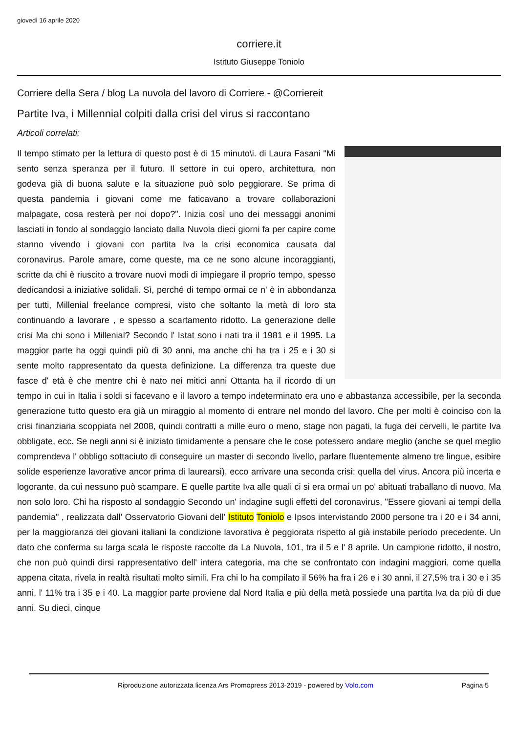giovedì 16 aprile 2020
corriere.it
Istituto Giuseppe Toniolo
Corriere della Sera / blog La nuvola del lavoro di Corriere - @Corriereit
Partite Iva, i Millennial colpiti dalla crisi del virus si raccontano
Articoli correlati:
Il tempo stimato per la lettura di questo post è di 15 minuto\i. di Laura Fasani "Mi sento senza speranza per il futuro. Il settore in cui opero, architettura, non godeva già di buona salute e la situazione può solo peggiorare. Se prima di questa pandemia i giovani come me faticavano a trovare collaborazioni malpagate, cosa resterà per noi dopo?". Inizia così uno dei messaggi anonimi lasciati in fondo al sondaggio lanciato dalla Nuvola dieci giorni fa per capire come stanno vivendo i giovani con partita Iva la crisi economica causata dal coronavirus. Parole amare, come queste, ma ce ne sono alcune incoraggianti, scritte da chi è riuscito a trovare nuovi modi di impiegare il proprio tempo, spesso dedicandosi a iniziative solidali. Sì, perché di tempo ormai ce n' è in abbondanza per tutti, Millenial freelance compresi, visto che soltanto la metà di loro sta continuando a lavorare , e spesso a scartamento ridotto. La generazione delle crisi Ma chi sono i Millenial? Secondo l' Istat sono i nati tra il 1981 e il 1995. La maggior parte ha oggi quindi più di 30 anni, ma anche chi ha tra i 25 e i 30 si sente molto rappresentato da questa definizione. La differenza tra queste due fasce d' età è che mentre chi è nato nei mitici anni Ottanta ha il ricordo di un tempo in cui in Italia i soldi si facevano e il lavoro a tempo indeterminato era uno e abbastanza accessibile, per la seconda generazione tutto questo era già un miraggio al momento di entrare nel mondo del lavoro. Che per molti è coinciso con la crisi finanziaria scoppiata nel 2008, quindi contratti a mille euro o meno, stage non pagati, la fuga dei cervelli, le partite Iva obbligate, ecc. Se negli anni si è iniziato timidamente a pensare che le cose potessero andare meglio (anche se quel meglio comprendeva l' obbligo sottaciuto di conseguire un master di secondo livello, parlare fluentemente almeno tre lingue, esibire solide esperienze lavorative ancor prima di laurearsi), ecco arrivare una seconda crisi: quella del virus. Ancora più incerta e logorante, da cui nessuno può scampare. E quelle partite Iva alle quali ci si era ormai un po' abituati traballano di nuovo. Ma non solo loro. Chi ha risposto al sondaggio Secondo un' indagine sugli effetti del coronavirus, "Essere giovani ai tempi della pandemia" , realizzata dall' Osservatorio Giovani dell' Istituto Toniolo e Ipsos intervistando 2000 persone tra i 20 e i 34 anni, per la maggioranza dei giovani italiani la condizione lavorativa è peggiorata rispetto al già instabile periodo precedente. Un dato che conferma su larga scala le risposte raccolte da La Nuvola, 101, tra il 5 e l' 8 aprile. Un campione ridotto, il nostro, che non può quindi dirsi rappresentativo dell' intera categoria, ma che se confrontato con indagini maggiori, come quella appena citata, rivela in realtà risultati molto simili. Fra chi lo ha compilato il 56% ha fra i 26 e i 30 anni, il 27,5% tra i 30 e i 35 anni, l' 11% tra i 35 e i 40. La maggior parte proviene dal Nord Italia e più della metà possiede una partita Iva da più di due anni. Su dieci, cinque
Riproduzione autorizzata licenza Ars Promopress 2013-2019 - powered by Volo.com Pagina 5